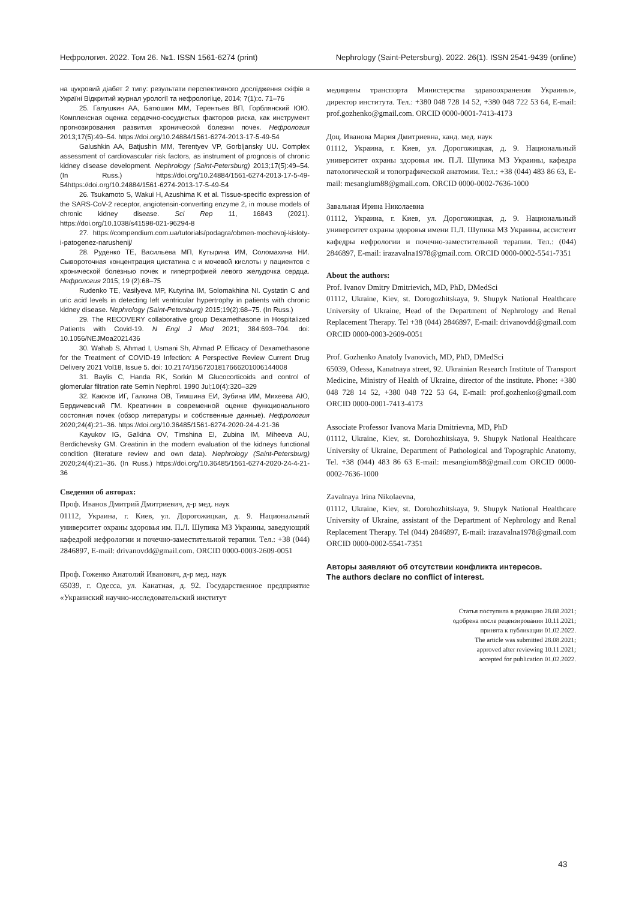Нефрология. 2022. Том 26. №1. ISSN 1561-6274 (print) Nephrology (Saint-Petersburg). 2022. 26(1). ISSN 2541-9439 (online)
на цукровий діабет 2 типу: результати перспективного дослідження скіфів в Україні Відкритий журнал урології та нефрологііце, 2014; 7(1):с. 71–76
25. Галушкин АА, Батюшин ММ, Терентьев ВП, Горблянский ЮЮ. Комплексная оценка сердечно-сосудистых факторов риска, как инструмент прогнозирования развития хронической болезни почек. Нефрология 2013;17(5):49–54. https://doi.org/10.24884/1561-6274-2013-17-5-49-54
Galushkin AA, Batjushin MM, Terentyev VP, Gorbljansky UU. Complex assessment of cardiovascular risk factors, as instrument of prognosis of chronic kidney disease development. Nephrology (Saint-Petersburg) 2013;17(5):49–54. (In Russ.) https://doi.org/10.24884/1561-6274-2013-17-5-49-54https://doi.org/10.24884/1561-6274-2013-17-5-49-54
26. Tsukamoto S, Wakui H, Azushima K et al. Tissue-specific expression of the SARS-CoV-2 receptor, angiotensin-converting enzyme 2, in mouse models of chronic kidney disease. Sci Rep 11, 16843 (2021). https://doi.org/10.1038/s41598-021-96294-8
27. https://compendium.com.ua/tutorials/podagra/obmen-mochevoj-kisloty-i-patogenez-narushenij/
28. Руденко ТЕ, Васильева МП, Кутырина ИМ, Соломахина НИ. Сывороточная концентрация цистатина с и мочевой кислоты у пациентов с хронической болезнью почек и гипертрофией левого желудочка сердца. Нефрология 2015; 19 (2):68–75
Rudenko TE, Vasilyeva MP, Kutyrina IM, Solomakhina NI. Cystatin C and uric acid levels in detecting left ventricular hypertrophy in patients with chronic kidney disease. Nephrology (Saint-Petersburg) 2015;19(2):68–75. (In Russ.)
29. The RECOVERY collaborative group Dexamethasone in Hospitalized Patients with Covid-19. N Engl J Med 2021; 384:693–704. doi: 10.1056/NEJMoa2021436
30. Wahab S, Ahmad I, Usmani Sh, Ahmad P. Efficacy of Dexamethasone for the Treatment of COVID-19 Infection: A Perspective Review Current Drug Delivery 2021 Vol18, Issue 5. doi: 10.2174/1567201817666201006144008
31. Baylis C, Handa RK, Sorkin M Glucocorticoids and control of glomerular filtration rate Semin Nephrol. 1990 Jul;10(4):320–329
32. Каюков ИГ, Галкина ОВ, Тимшина ЕИ, Зубина ИМ, Михеева АЮ, Бердичевский ГМ. Креатинин в современной оценке функционального состояния почек (обзор литературы и собственные данные). Нефрология 2020;24(4):21–36. https://doi.org/10.36485/1561-6274-2020-24-4-21-36
Kayukov IG, Galkina OV, Timshina EI, Zubina IM, Miheeva AU, Berdichevsky GM. Creatinin in the modern evaluation of the kidneys functional condition (literature review and own data). Nephrology (Saint-Petersburg) 2020;24(4):21–36. (In Russ.) https://doi.org/10.36485/1561-6274-2020-24-4-21-36
Сведения об авторах:
Проф. Иванов Дмитрий Дмитриевич, д-р мед. наук
01112, Украина, г. Киев, ул. Дорогожицкая, д. 9. Национальный университет охраны здоровья им. П.Л. Шупика МЗ Украины, заведующий кафедрой нефрологии и почечно-заместительной терапии. Тел.: +38 (044) 2846897, E-mail: drivanovdd@gmail.com. ORCID 0000-0003-2609-0051
Проф. Гоженко Анатолий Иванович, д-р мед. наук
65039, г. Одесса, ул. Канатная, д. 92. Государственное предприятие «Украинский научно-исследовательский институт
медицины транспорта Министерства здравоохранения Украины», директор института. Тел.: +380 048 728 14 52, +380 048 722 53 64, E-mail: prof.gozhenko@gmail.com. ORCID 0000-0001-7413-4173
Доц. Иванова Мария Дмитриевна, канд. мед. наук
01112, Украина, г. Киев, ул. Дорогожицкая, д. 9. Национальный университет охраны здоровья им. П.Л. Шупика МЗ Украины, кафедра патологической и топографической анатомии. Тел.: +38 (044) 483 86 63, E-mail: mesangium88@gmail.com. ORCID 0000-0002-7636-1000
Завальная Ирина Николаевна
01112, Украина, г. Киев, ул. Дорогожицкая, д. 9. Национальный университет охраны здоровья имени П.Л. Шупика МЗ Украины, ассистент кафедры нефрологии и почечно-заместительной терапии. Тел.: (044) 2846897, E-mail: irazavalna1978@gmail.com. ORCID 0000-0002-5541-7351
About the authors:
Prof. Ivanov Dmitry Dmitrievich, MD, PhD, DMedSci
01112, Ukraine, Kiev, st. Dorogozhitskaya, 9. Shupyk National Healthcare University of Ukraine, Head of the Department of Nephrology and Renal Replacement Therapy. Tel +38 (044) 2846897, E-mail: drivanovdd@gmail.com ORCID 0000-0003-2609-0051
Prof. Gozhenko Anatoly Ivanovich, MD, PhD, DMedSci
65039, Odessa, Kanatnaya street, 92. Ukrainian Research Institute of Transport Medicine, Ministry of Health of Ukraine, director of the institute. Phone: +380 048 728 14 52, +380 048 722 53 64, E-mail: prof.gozhenko@gmail.com ORCID 0000-0001-7413-4173
Associate Professor Ivanova Maria Dmitrievna, MD, PhD
01112, Ukraine, Kiev, st. Dorohozhitskaya, 9. Shupyk National Healthcare University of Ukraine, Department of Pathological and Topographic Anatomy, Tel. +38 (044) 483 86 63 E-mail: mesangium88@gmail.com ORCID 0000-0002-7636-1000
Zavalnaya Irina Nikolaevna,
01112, Ukraine, Kiev, st. Dorohozhitskaya, 9. Shupyk National Healthcare University of Ukraine, assistant of the Department of Nephrology and Renal Replacement Therapy. Tel (044) 2846897, E-mail: irazavalna1978@gmail.com ORCID 0000-0002-5541-7351
Авторы заявляют об отсутствии конфликта интересов.
The authors declare no conflict of interest.
Статья поступила в редакцию 28.08.2021;
одобрена после рецензирования 10.11.2021;
принята к публикации 01.02.2022.
The article was submitted 28.08.2021;
approved after reviewing 10.11.2021;
accepted for publication 01.02.2022.
43